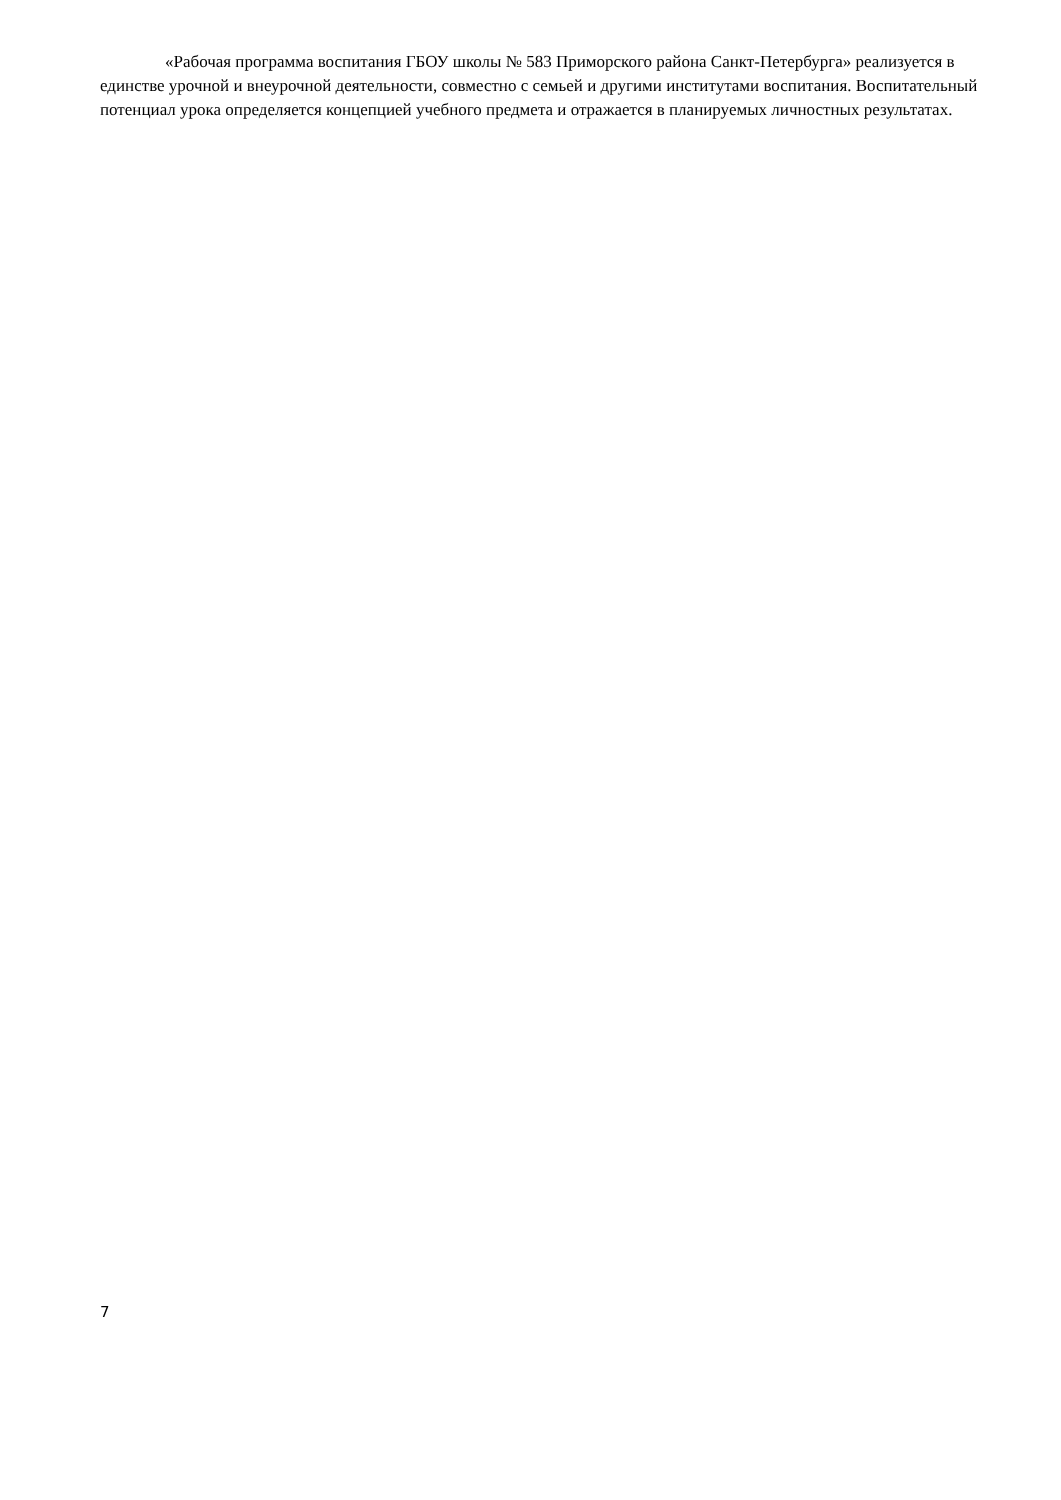«Рабочая программа воспитания ГБОУ школы № 583 Приморского района Санкт-Петербурга» реализуется в единстве урочной и внеурочной деятельности, совместно с семьей и другими институтами воспитания. Воспитательный потенциал урока определяется концепцией учебного предмета и отражается в планируемых личностных результатах.
7